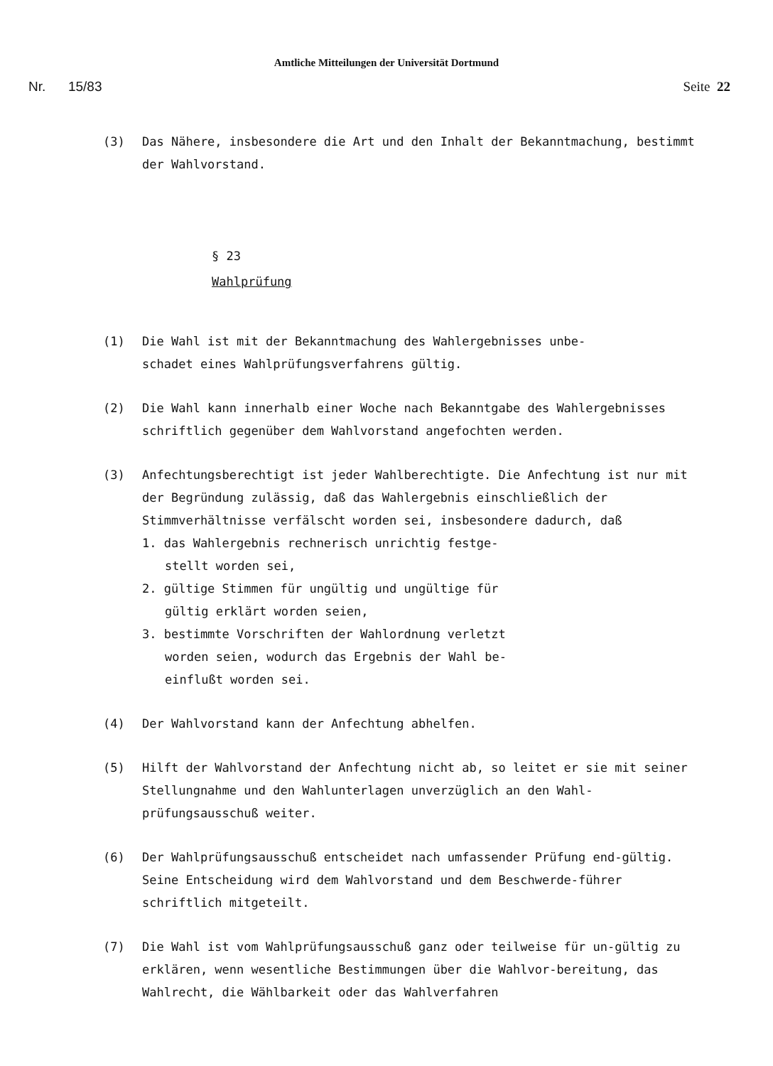Amtliche Mitteilungen der Universität Dortmund
Nr. 15/83 Seite 22
(3) Das Nähere, insbesondere die Art und den Inhalt der Bekanntmachung, bestimmt der Wahlvorstand.
§ 23
Wahlprüfung
(1) Die Wahl ist mit der Bekanntmachung des Wahlergebnisses unbe-
schadet eines Wahlprüfungsverfahrens gültig.
(2) Die Wahl kann innerhalb einer Woche nach Bekanntgabe des Wahlergebnisses schriftlich gegenüber dem Wahlvorstand angefochten werden.
(3) Anfechtungsberechtigt ist jeder Wahlberechtigte. Die Anfechtung ist nur mit der Begründung zulässig, daß das Wahlergebnis einschließlich der Stimmverhältnisse verfälscht worden sei, insbesondere dadurch, daß
1. das Wahlergebnis rechnerisch unrichtig festge-stellt worden sei,
2. gültige Stimmen für ungültig und ungültige für gültig erklärt worden seien,
3. bestimmte Vorschriften der Wahlordnung verletzt worden seien, wodurch das Ergebnis der Wahl be-einflußt worden sei.
(4) Der Wahlvorstand kann der Anfechtung abhelfen.
(5) Hilft der Wahlvorstand der Anfechtung nicht ab, so leitet er sie mit seiner Stellungnahme und den Wahlunterlagen unverzüglich an den Wahl-prüfungsausschuß weiter.
(6) Der Wahlprüfungsausschuß entscheidet nach umfassender Prüfung end-gültig. Seine Entscheidung wird dem Wahlvorstand und dem Beschwerde-führer schriftlich mitgeteilt.
(7) Die Wahl ist vom Wahlprüfungsausschuß ganz oder teilweise für un-gültig zu erklären, wenn wesentliche Bestimmungen über die Wahlvor-bereitung, das Wahlrecht, die Wählbarkeit oder das Wahlverfahren